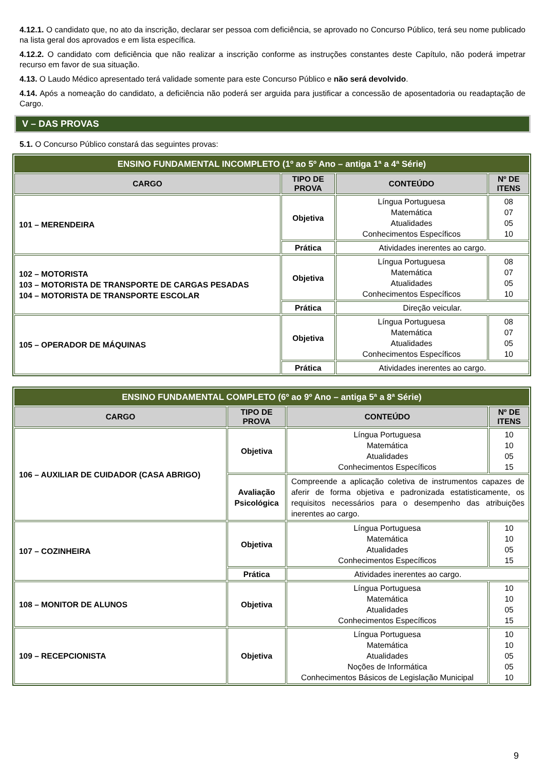4.12.1. O candidato que, no ato da inscrição, declarar ser pessoa com deficiência, se aprovado no Concurso Público, terá seu nome publicado na lista geral dos aprovados e em lista específica.
4.12.2. O candidato com deficiência que não realizar a inscrição conforme as instruções constantes deste Capítulo, não poderá impetrar recurso em favor de sua situação.
4.13. O Laudo Médico apresentado terá validade somente para este Concurso Público e não será devolvido.
4.14. Após a nomeação do candidato, a deficiência não poderá ser arguida para justificar a concessão de aposentadoria ou readaptação de Cargo.
V – DAS PROVAS
5.1. O Concurso Público constará das seguintes provas:
| ENSINO FUNDAMENTAL INCOMPLETO (1º ao 5º Ano – antiga 1ª a 4ª Série) | | | |
| CARGO | TIPO DE PROVA | CONTEÚDO | Nº DE ITENS |
| 101 – MERENDEIRA | Objetiva | Língua Portuguesa Matemática Atualidades Conhecimentos Específicos | 08 07 05 10 |
| | Prática | Atividades inerentes ao cargo. | |
| 102 – MOTORISTA 103 – MOTORISTA DE TRANSPORTE DE CARGAS PESADAS 104 – MOTORISTA DE TRANSPORTE ESCOLAR | Objetiva | Língua Portuguesa Matemática Atualidades Conhecimentos Específicos | 08 07 05 10 |
| | Prática | Direção veicular. | |
| 105 – OPERADOR DE MÁQUINAS | Objetiva | Língua Portuguesa Matemática Atualidades Conhecimentos Específicos | 08 07 05 10 |
| | Prática | Atividades inerentes ao cargo. | |
| ENSINO FUNDAMENTAL COMPLETO (6º ao 9º Ano – antiga 5ª a 8ª Série) | | | |
| CARGO | TIPO DE PROVA | CONTEÚDO | Nº DE ITENS |
| 106 – AUXILIAR DE CUIDADOR (CASA ABRIGO) | Objetiva | Língua Portuguesa Matemática Atualidades Conhecimentos Específicos | 10 10 05 15 |
| | Avaliação Psicológica | Compreende a aplicação coletiva de instrumentos capazes de aferir de forma objetiva e padronizada estatisticamente, os requisitos necessários para o desempenho das atribuições inerentes ao cargo. | |
| 107 – COZINHEIRA | Objetiva | Língua Portuguesa Matemática Atualidades Conhecimentos Específicos | 10 10 05 15 |
| | Prática | Atividades inerentes ao cargo. | |
| 108 – MONITOR DE ALUNOS | Objetiva | Língua Portuguesa Matemática Atualidades Conhecimentos Específicos | 10 10 05 15 |
| 109 – RECEPCIONISTA | Objetiva | Língua Portuguesa Matemática Atualidades Noções de Informática Conhecimentos Básicos de Legislação Municipal | 10 10 05 05 10 |
9